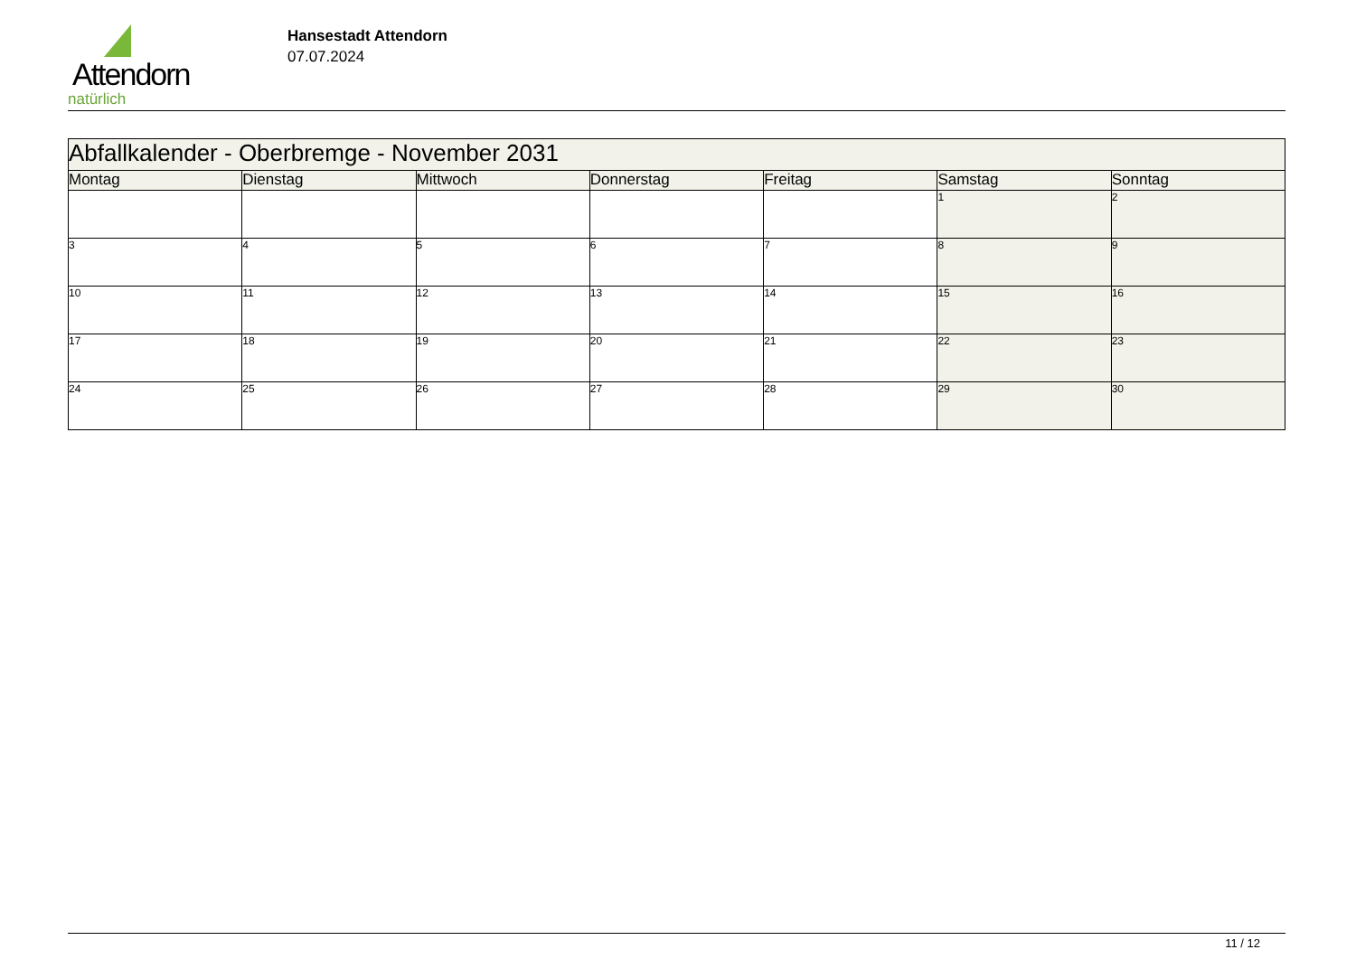Attendorn
natürlich
Hansestadt Attendorn
07.07.2024
| Abfallkalender - Oberbremge - November 2031 | | | | | | |
| --- | --- | --- | --- | --- | --- | --- |
| Montag | Dienstag | Mittwoch | Donnerstag | Freitag | Samstag | Sonntag |
| | | | | | 1 | 2 |
| 3 | 4 | 5 | 6 | 7 | 8 | 9 |
| 10 | 11 | 12 | 13 | 14 | 15 | 16 |
| 17 | 18 | 19 | 20 | 21 | 22 | 23 |
| 24 | 25 | 26 | 27 | 28 | 29 | 30 |
11 / 12